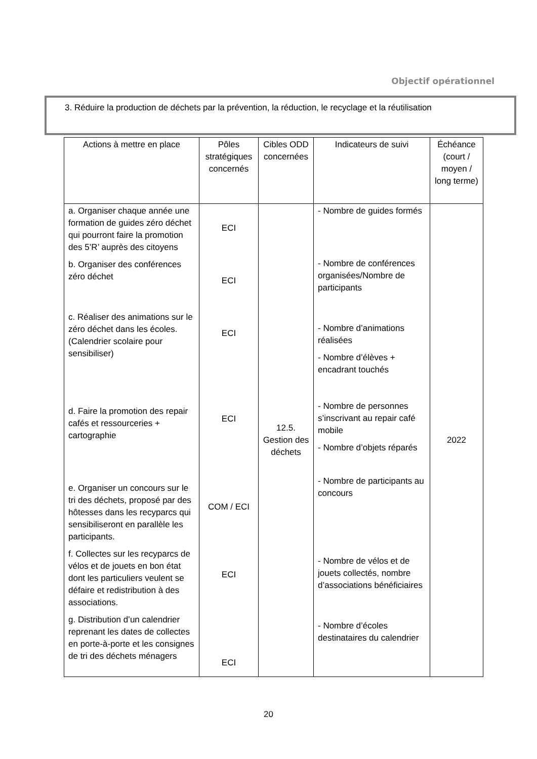Objectif opérationnel
3. Réduire la production de déchets par la prévention, la réduction, le recyclage et la réutilisation
| Actions à mettre en place | Pôles stratégiques concernés | Cibles ODD concernées | Indicateurs de suivi | Échéance (court / moyen / long terme) |
| --- | --- | --- | --- | --- |
| a. Organiser chaque année une formation de guides zéro déchet qui pourront faire la promotion des 5’R’ auprès des citoyens b. Organiser des conférences zéro déchet c. Réaliser des animations sur le zéro déchet dans les écoles. (Calendrier scolaire pour sensibiliser) d. Faire la promotion des repair cafés et ressourceries + cartographie e. Organiser un concours sur le tri des déchets, proposé par des hôtesses dans les recyparcs qui sensibiliseront en parallèle les participants. f. Collectes sur les recyparcs de vélos et de jouets en bon état dont les particuliers veulent se défaire et redistribution à des associations. g. Distribution d’un calendrier reprenant les dates de collectes en porte-à-porte et les consignes de tri des déchets ménagers | ECI ECI ECI ECI COM / ECI ECI ECI | 12.5. Gestion des déchets | - Nombre de guides formés - Nombre de conférences organisées/Nombre de participants - Nombre d’animations réalisées - Nombre d’élèves + encadrant touchés - Nombre de personnes s’inscrivant au repair café mobile - Nombre d’objets réparés - Nombre de participants au concours - Nombre de vélos et de jouets collectés, nombre d’associations bénéficiaires - Nombre d’écoles destinataires du calendrier | 2022 |
20